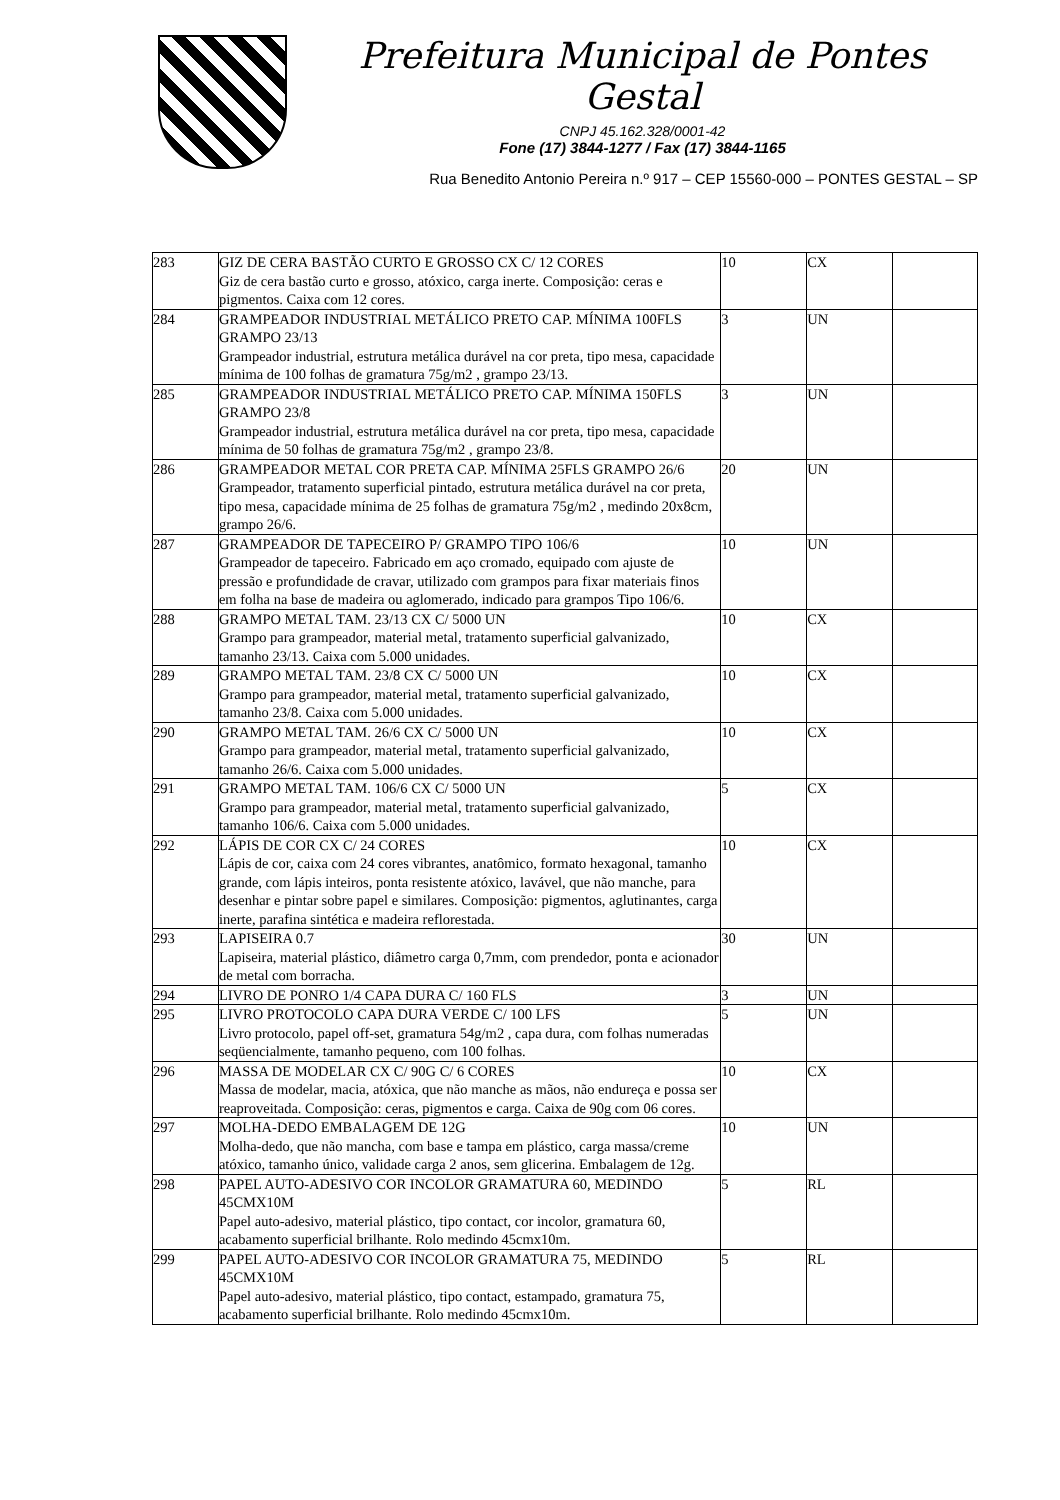Prefeitura Municipal de Pontes Gestal
CNPJ 45.162.328/0001-42
Fone (17) 3844-1277 / Fax (17) 3844-1165
Rua Benedito Antonio Pereira n.º 917 – CEP 15560-000 – PONTES GESTAL – SP
| 283 | GIZ DE CERA BASTÃO CURTO E GROSSO CX C/ 12 CORES Giz de cera bastão curto e grosso, atóxico, carga inerte. Composição: ceras e pigmentos. Caixa com 12 cores. | 10 | CX | |
| 284 | GRAMPEADOR INDUSTRIAL METÁLICO PRETO CAP. MÍNIMA 100FLS GRAMPO 23/13 Grampeador industrial, estrutura metálica durável na cor preta, tipo mesa, capacidade mínima de 100 folhas de gramatura 75g/m2 , grampo 23/13. | 3 | UN | |
| 285 | GRAMPEADOR INDUSTRIAL METÁLICO PRETO CAP. MÍNIMA 150FLS GRAMPO 23/8 Grampeador industrial, estrutura metálica durável na cor preta, tipo mesa, capacidade mínima de 50 folhas de gramatura 75g/m2 , grampo 23/8. | 3 | UN | |
| 286 | GRAMPEADOR METAL COR PRETA CAP. MÍNIMA 25FLS GRAMPO 26/6 Grampeador, tratamento superficial pintado, estrutura metálica durável na cor preta, tipo mesa, capacidade mínima de 25 folhas de gramatura 75g/m2 , medindo 20x8cm, grampo 26/6. | 20 | UN | |
| 287 | GRAMPEADOR DE TAPECEIRO P/ GRAMPO TIPO 106/6 Grampeador de tapeceiro. Fabricado em aço cromado, equipado com ajuste de pressão e profundidade de cravar, utilizado com grampos para fixar materiais finos em folha na base de madeira ou aglomerado, indicado para grampos Tipo 106/6. | 10 | UN | |
| 288 | GRAMPO METAL TAM. 23/13 CX C/ 5000 UN Grampo para grampeador, material metal, tratamento superficial galvanizado, tamanho 23/13. Caixa com 5.000 unidades. | 10 | CX | |
| 289 | GRAMPO METAL TAM. 23/8 CX C/ 5000 UN Grampo para grampeador, material metal, tratamento superficial galvanizado, tamanho 23/8. Caixa com 5.000 unidades. | 10 | CX | |
| 290 | GRAMPO METAL TAM. 26/6 CX C/ 5000 UN Grampo para grampeador, material metal, tratamento superficial galvanizado, tamanho 26/6. Caixa com 5.000 unidades. | 10 | CX | |
| 291 | GRAMPO METAL TAM. 106/6 CX C/ 5000 UN Grampo para grampeador, material metal, tratamento superficial galvanizado, tamanho 106/6. Caixa com 5.000 unidades. | 5 | CX | |
| 292 | LÁPIS DE COR CX C/ 24 CORES Lápis de cor, caixa com 24 cores vibrantes, anatômico, formato hexagonal, tamanho grande, com lápis inteiros, ponta resistente atóxico, lavável, que não manche, para desenhar e pintar sobre papel e similares. Composição: pigmentos, aglutinantes, carga inerte, parafina sintética e madeira reflorestada. | 10 | CX | |
| 293 | LAPISEIRA 0.7 Lapiseira, material plástico, diâmetro carga 0,7mm, com prendedor, ponta e acionador de metal com borracha. | 30 | UN | |
| 294 | LIVRO DE PONRO 1/4 CAPA DURA C/ 160 FLS | 3 | UN | |
| 295 | LIVRO PROTOCOLO CAPA DURA VERDE C/ 100 LFS Livro protocolo, papel off-set, gramatura 54g/m2 , capa dura, com folhas numeradas seqüencialmente, tamanho pequeno, com 100 folhas. | 5 | UN | |
| 296 | MASSA DE MODELAR CX C/ 90G C/ 6 CORES Massa de modelar, macia, atóxica, que não manche as mãos, não endureça e possa ser reaproveitada. Composição: ceras, pigmentos e carga. Caixa de 90g com 06 cores. | 10 | CX | |
| 297 | MOLHA-DEDO EMBALAGEM DE 12G Molha-dedo, que não mancha, com base e tampa em plástico, carga massa/creme atóxico, tamanho único, validade carga 2 anos, sem glicerina. Embalagem de 12g. | 10 | UN | |
| 298 | PAPEL AUTO-ADESIVO COR INCOLOR GRAMATURA 60, MEDINDO 45CMX10M Papel auto-adesivo, material plástico, tipo contact, cor incolor, gramatura 60, acabamento superficial brilhante. Rolo medindo 45cmx10m. | 5 | RL | |
| 299 | PAPEL AUTO-ADESIVO COR INCOLOR GRAMATURA 75, MEDINDO 45CMX10M Papel auto-adesivo, material plástico, tipo contact, estampado, gramatura 75, acabamento superficial brilhante. Rolo medindo 45cmx10m. | 5 | RL | |